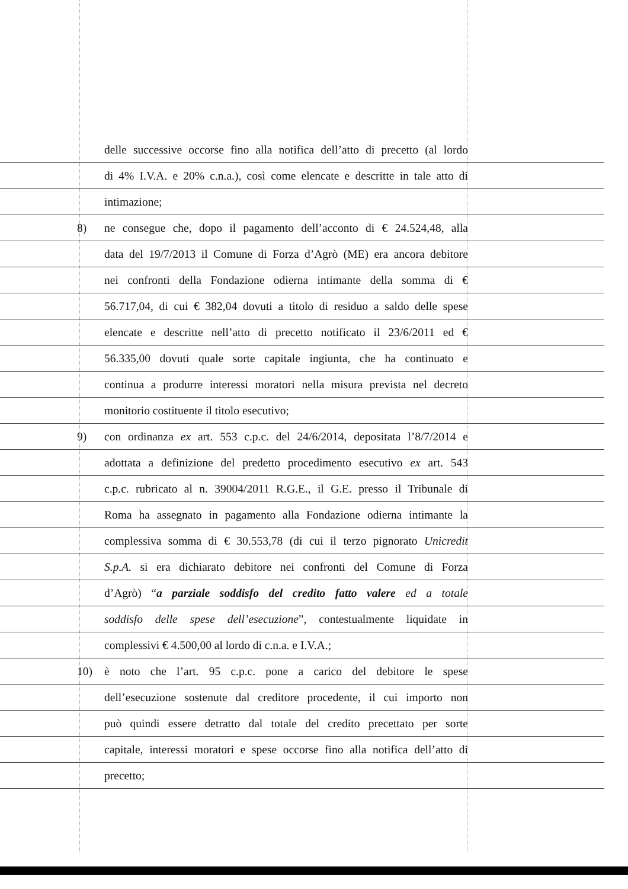delle successive occorse fino alla notifica dell’atto di precetto (al lordo
di 4% I.V.A. e 20% c.n.a.), così come elencate e descritte in tale atto di
intimazione;
8) ne consegue che, dopo il pagamento dell’acconto di € 24.524,48, alla
data del 19/7/2013 il Comune di Forza d’Agrò (ME) era ancora debitore
nei confronti della Fondazione odierna intimante della somma di €
56.717,04, di cui € 382,04 dovuti a titolo di residuo a saldo delle spese
elencate e descritte nell’atto di precetto notificato il 23/6/2011 ed €
56.335,00 dovuti quale sorte capitale ingiunta, che ha continuato e
continua a produrre interessi moratori nella misura prevista nel decreto
monitorio costituente il titolo esecutivo;
9) con ordinanza ex art. 553 c.p.c. del 24/6/2014, depositata l’8/7/2014 e
adottata a definizione del predetto procedimento esecutivo ex art. 543
c.p.c. rubricato al n. 39004/2011 R.G.E., il G.E. presso il Tribunale di
Roma ha assegnato in pagamento alla Fondazione odierna intimante la
complessiva somma di € 30.553,78 (di cui il terzo pignorato Unicredit
S.p.A. si era dichiarato debitore nei confronti del Comune di Forza
d’Agrò) “a parziale soddisfo del credito fatto valere ed a totale
soddisfo delle spese dell’esecuzione”, contestualmente liquidate in
complessivi € 4.500,00 al lordo di c.n.a. e I.V.A.;
10) è noto che l’art. 95 c.p.c. pone a carico del debitore le spese
dell’esecuzione sostenute dal creditore procedente, il cui importo non
può quindi essere detratto dal totale del credito precettato per sorte
capitale, interessi moratori e spese occorse fino alla notifica dell’atto di
precetto;